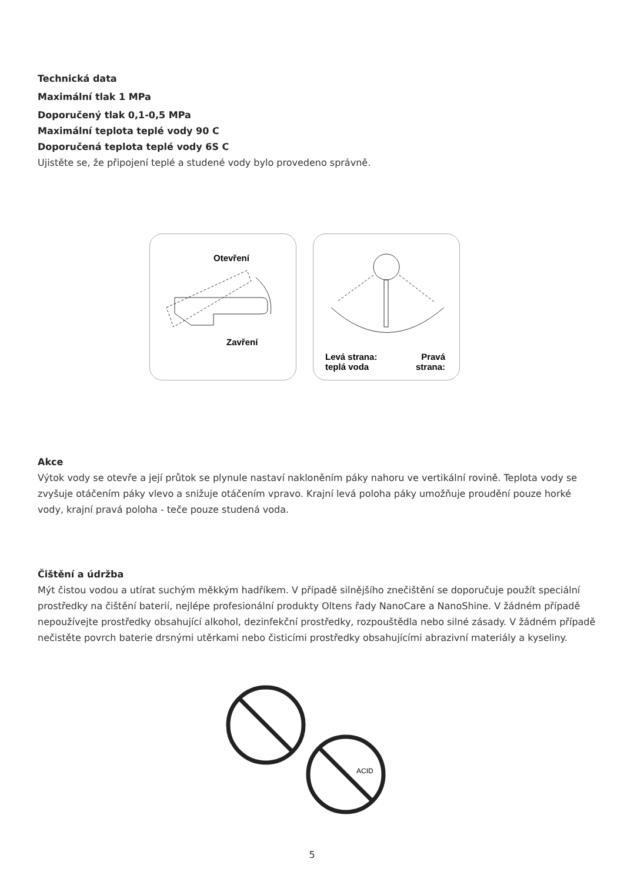Technická data
Maximální tlak 1 MPa
Doporučený tlak 0,1-0,5 MPa
Maximální teplota teplé vody 90 C
Doporučená teplota teplé vody 6S C
Ujistěte se, že připojení teplé a studené vody bylo provedeno správně.
Otevření Zavření
Levá strana:
teplá voda Pravá
strana:
Akce
Výtok vody se otevře a její průtok se plynule nastaví nakloněním páky nahoru ve vertikální rovině. Teplota vody se zvyšuje otáčením páky vlevo a snižuje otáčením vpravo. Krajní levá poloha páky umožňuje proudění pouze horké vody, krajní pravá poloha - teče pouze studená voda.
Čištění a údržba
Mýt čistou vodou a utírat suchým měkkým hadříkem. V případě silnějšího znečištění se doporučuje použít speciální prostředky na čištění baterií, nejlépe profesionální produkty Oltens řady NanoCare a NanoShine. V žádném případě nepoužívejte prostředky obsahující alkohol, dezinfekční prostředky, rozpouštědla nebo silné zásady. V žádném případě nečistěte povrch baterie drsnými utěrkami nebo čisticími prostředky obsahujícími abrazivní materiály a kyseliny.
ACID
5